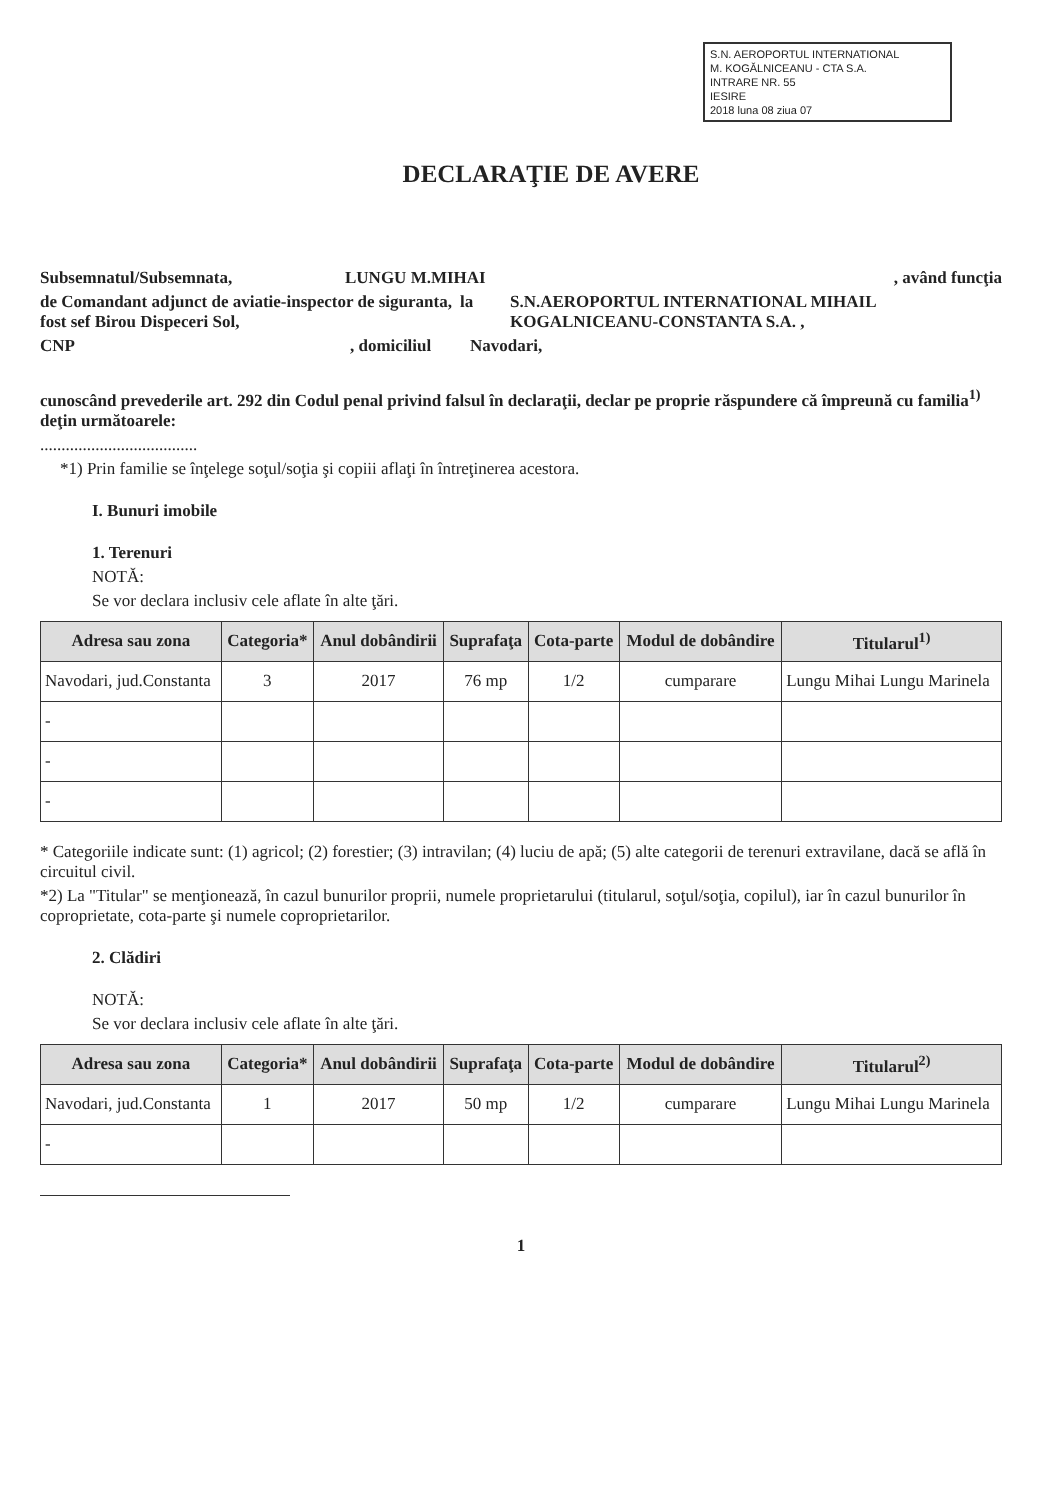S.N. AEROPORTUL INTERNATIONAL
M. KOGĂLNICEANU - CTA S.A.
INTRARE NR. 55
IESIRE
2018 luna 08 ziua 07
DECLARAŢIE DE AVERE
Subsemnatul/Subsemnata, LUNGU M.MIHAI, având funcţia
de Comandant adjunct de aviatie-inspector de siguranta, fost sef Birou Dispeceri Sol, la S.N.AEROPORTUL INTERNATIONAL MIHAIL KOGALNICEANU-CONSTANTA S.A. ,
CNP, domiciliul Navodari,
cunoscând prevederile art. 292 din Codul penal privind falsul în declaraţii, declar pe proprie răspundere că împreună cu familia<sup>1)</sup> deţin următoarele:
.....................................
*1) Prin familie se înţelege soţul/soţia şi copiii aflaţi în întreţinerea acestora.
I. Bunuri imobile
1. Terenuri
NOTĂ:
Se vor declara inclusiv cele aflate în alte ţări.
| Adresa sau zona | Categoria* | Anul dobândirii | Suprafaţa | Cota-parte | Modul de dobândire | Titularul<sup>1)</sup> |
| --- | --- | --- | --- | --- | --- | --- |
| Navodari, jud.Constanta | 3 | 2017 | 76 mp | 1/2 | cumparare | Lungu Mihai Lungu Marinela |
| - | | | | | | |
| - | | | | | | |
| - | | | | | | |
* Categoriile indicate sunt: (1) agricol; (2) forestier; (3) intravilan; (4) luciu de apă; (5) alte categorii de terenuri extravilane, dacă se află în circuitul civil.
*2) La "Titular" se menţionează, în cazul bunurilor proprii, numele proprietarului (titularul, soţul/soţia, copilul), iar în cazul bunurilor în coproprietate, cota-parte şi numele coproprietarilor.
2. Clădiri
NOTĂ:
Se vor declara inclusiv cele aflate în alte ţări.
| Adresa sau zona | Categoria* | Anul dobândirii | Suprafaţa | Cota-parte | Modul de dobândire | Titularul<sup>2)</sup> |
| --- | --- | --- | --- | --- | --- | --- |
| Navodari, jud.Constanta | 1 | 2017 | 50 mp | 1/2 | cumparare | Lungu Mihai Lungu Marinela |
| - | | | | | | |
1